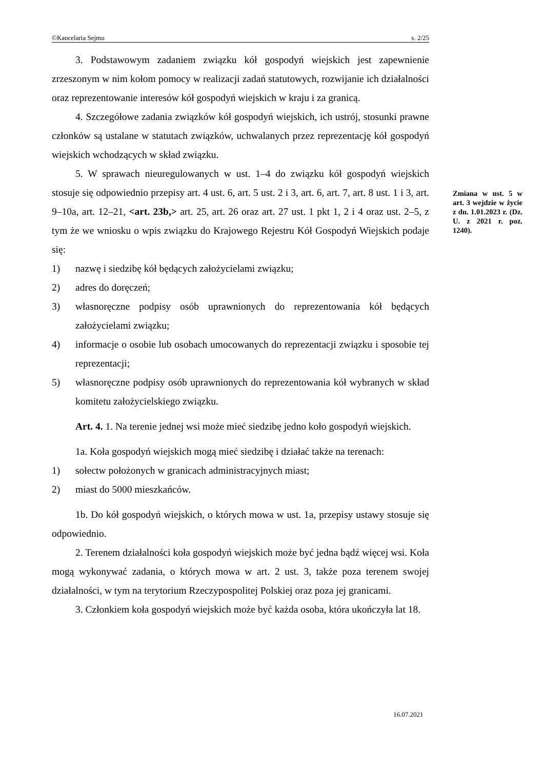©Kancelaria Sejmu s. 2/25
3. Podstawowym zadaniem związku kół gospodyń wiejskich jest zapewnienie zrzeszonym w nim kołom pomocy w realizacji zadań statutowych, rozwijanie ich działalności oraz reprezentowanie interesów kół gospodyń wiejskich w kraju i za granicą.
4. Szczegółowe zadania związków kół gospodyń wiejskich, ich ustrój, stosunki prawne członków są ustalane w statutach związków, uchwalanych przez reprezentację kół gospodyń wiejskich wchodzących w skład związku.
5. W sprawach nieuregulowanych w ust. 1–4 do związku kół gospodyń wiejskich stosuje się odpowiednio przepisy art. 4 ust. 6, art. 5 ust. 2 i 3, art. 6, art. 7, art. 8 ust. 1 i 3, art. 9–10a, art. 12–21, <art. 23b,> art. 25, art. 26 oraz art. 27 ust. 1 pkt 1, 2 i 4 oraz ust. 2–5, z tym że we wniosku o wpis związku do Krajowego Rejestru Kół Gospodyń Wiejskich podaje się:
1) nazwę i siedzibę kół będących założycielami związku;
2) adres do doręczeń;
3) własnoręczne podpisy osób uprawnionych do reprezentowania kół będących założycielami związku;
4) informacje o osobie lub osobach umocowanych do reprezentacji związku i sposobie tej reprezentacji;
5) własnoręczne podpisy osób uprawnionych do reprezentowania kół wybranych w skład komitetu założycielskiego związku.
Art. 4. 1. Na terenie jednej wsi może mieć siedzibę jedno koło gospodyń wiejskich.
1a. Koła gospodyń wiejskich mogą mieć siedzibę i działać także na terenach:
1) sołectw położonych w granicach administracyjnych miast;
2) miast do 5000 mieszkańców.
1b. Do kół gospodyń wiejskich, o których mowa w ust. 1a, przepisy ustawy stosuje się odpowiednio.
2. Terenem działalności koła gospodyń wiejskich może być jedna bądź więcej wsi. Koła mogą wykonywać zadania, o których mowa w art. 2 ust. 3, także poza terenem swojej działalności, w tym na terytorium Rzeczypospolitej Polskiej oraz poza jej granicami.
3. Członkiem koła gospodyń wiejskich może być każda osoba, która ukończyła lat 18.
Zmiana w ust. 5 w art. 3 wejdzie w życie z dn. 1.01.2023 r. (Dz. U. z 2021 r. poz. 1240).
16.07.2021